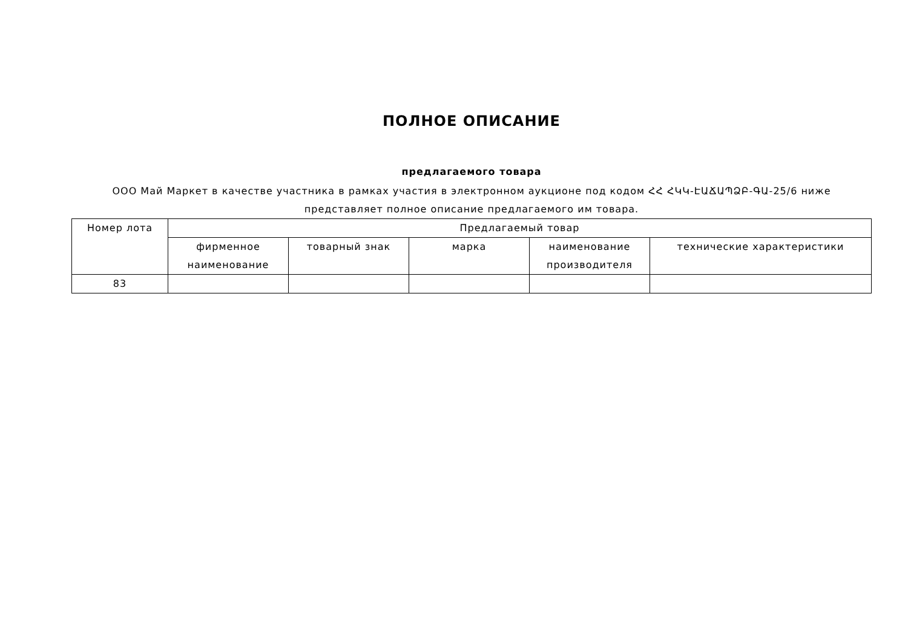ПОЛНОЕ ОПИСАНИЕ
предлагаемого товара
ООО Май Маркет в качестве участника в рамках участия в электронном аукционе под кодом ՀՀ ՀԿԿ-ԷԱՃԱՊՁԲ-ԳԱ-25/6 ниже представляет полное описание предлагаемого им товара.
| Номер лота | Предлагаемый товар | | | | |
| --- | --- | --- | --- | --- | --- |
| | фирменное наименование | товарный знак | марка | наименование производителя | технические характеристики |
| 83 | | | | | |